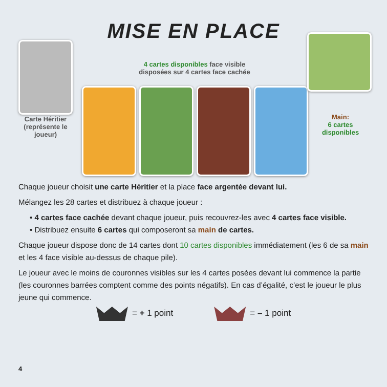MISE EN PLACE
Carte Héritier (représente le joueur)
4 cartes disponibles face visible disposées sur 4 cartes face cachée
Main:
6 cartes disponibles
Chaque joueur choisit une carte Héritier et la place face argentée devant lui.
Mélangez les 28 cartes et distribuez à chaque joueur :
• 4 cartes face cachée devant chaque joueur, puis recouvrez-les avec 4 cartes face visible.
• Distribuez ensuite 6 cartes qui composeront sa main de cartes.
Chaque joueur dispose donc de 14 cartes dont 10 cartes disponibles immédiatement (les 6 de sa main et les 4 face visible au-dessus de chaque pile).
Le joueur avec le moins de couronnes visibles sur les 4 cartes posées devant lui commence la partie (les couronnes barrées comptent comme des points négatifs). En cas d’égalité, c’est le joueur le plus jeune qui commence.
= + 1 point = – 1 point
4